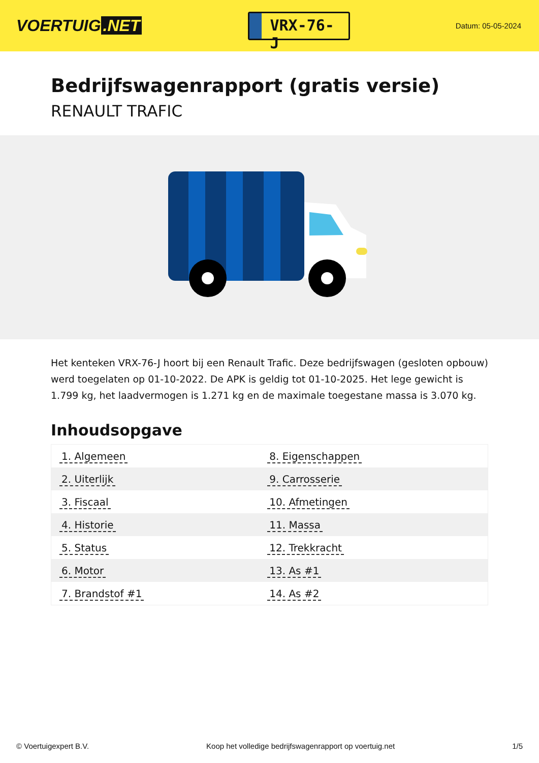VOERTUIG.NET
VRX-76-J
Datum: 05-05-2024
Bedrijfswagenrapport (gratis versie)
RENAULT TRAFIC
Het kenteken VRX-76-J hoort bij een Renault Trafic. Deze bedrijfswagen (gesloten opbouw) werd toegelaten op 01-10-2022. De APK is geldig tot 01-10-2025. Het lege gewicht is 1.799 kg, het laadvermogen is 1.271 kg en de maximale toegestane massa is 3.070 kg.
Inhoudsopgave
| 1. Algemeen | 8. Eigenschappen |
| 2. Uiterlijk | 9. Carrosserie |
| 3. Fiscaal | 10. Afmetingen |
| 4. Historie | 11. Massa |
| 5. Status | 12. Trekkracht |
| 6. Motor | 13. As #1 |
| 7. Brandstof #1 | 14. As #2 |
© Voertuigexpert B.V. Koop het volledige bedrijfswagenrapport op voertuig.net 1/5